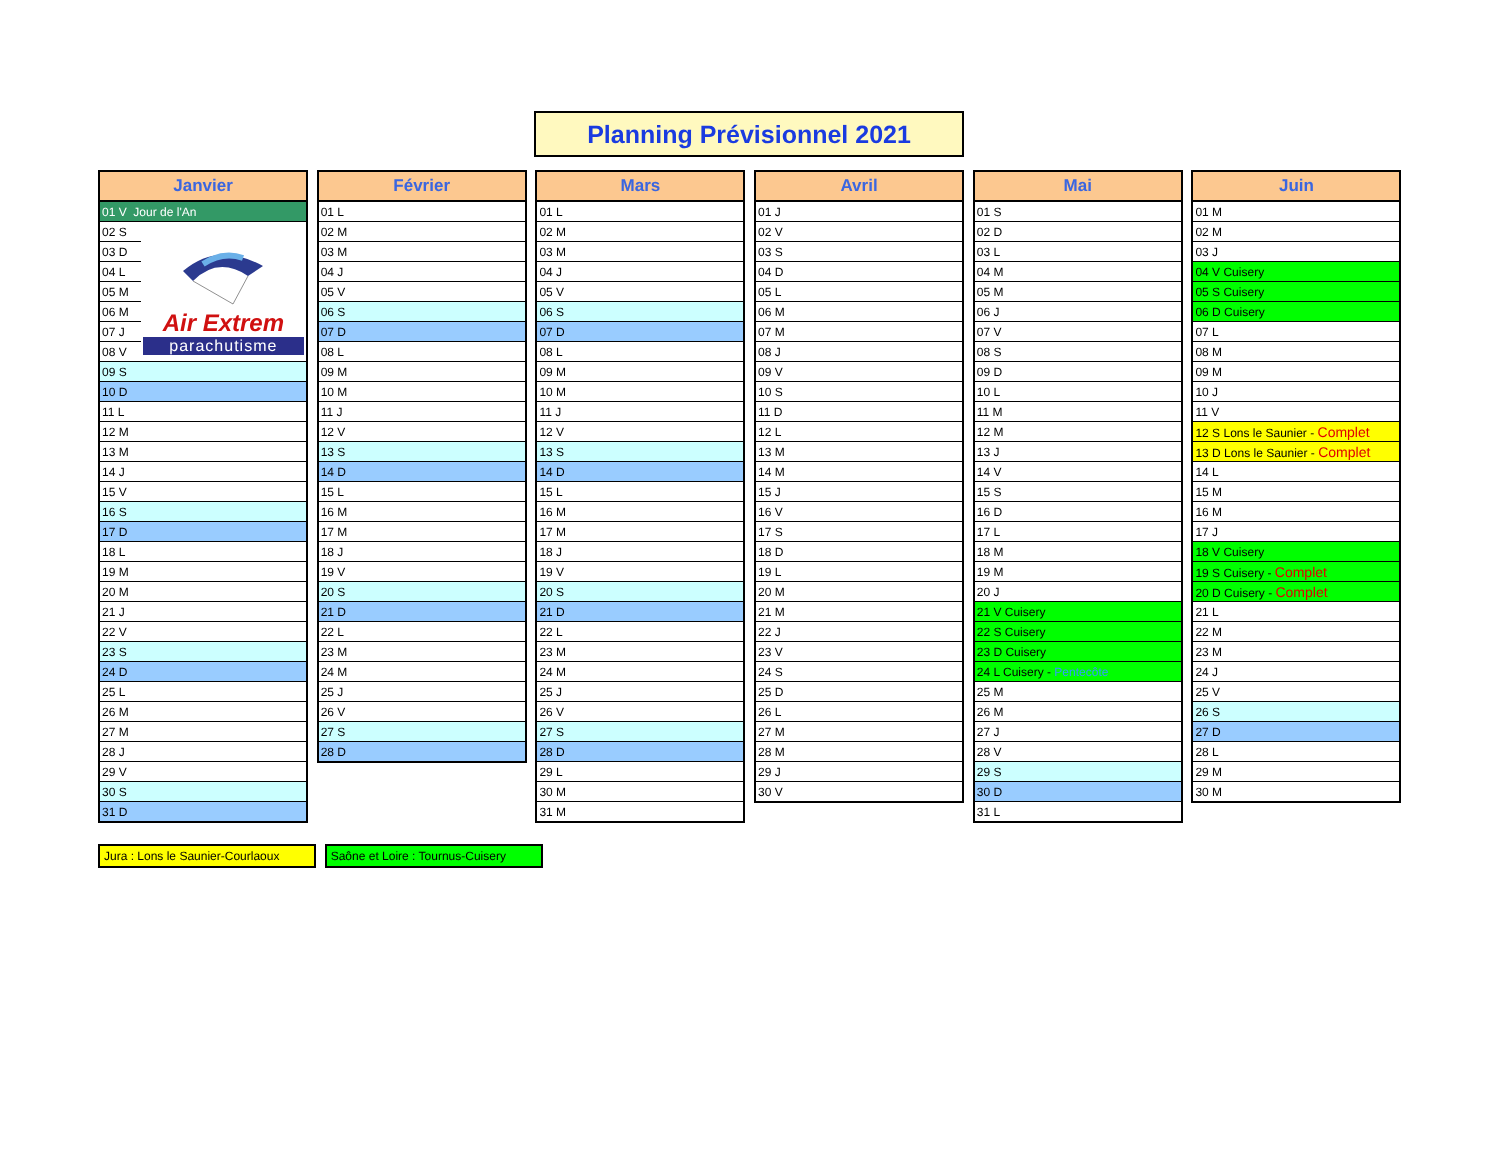Planning Prévisionnel 2021
| Janvier | |
| --- | --- |
| 01 V Jour de l'An | |
| 02 S | Air Extrem parachutisme |
| 03 D | |
| 04 L | |
| 05 M | |
| 06 M | |
| 07 J | |
| 08 V | |
| 09 S | |
| 10 D | |
| 11 L | |
| 12 M | |
| 13 M | |
| 14 J | |
| 15 V | |
| 16 S | |
| 17 D | |
| 18 L | |
| 19 M | |
| 20 M | |
| 21 J | |
| 22 V | |
| 23 S | |
| 24 D | |
| 25 L | |
| 26 M | |
| 27 M | |
| 28 J | |
| 29 V | |
| 30 S | |
| 31 D | |
| Février |
| --- |
| 01 L |
| 02 M |
| 03 M |
| 04 J |
| 05 V |
| 06 S |
| 07 D |
| 08 L |
| 09 M |
| 10 M |
| 11 J |
| 12 V |
| 13 S |
| 14 D |
| 15 L |
| 16 M |
| 17 M |
| 18 J |
| 19 V |
| 20 S |
| 21 D |
| 22 L |
| 23 M |
| 24 M |
| 25 J |
| 26 V |
| 27 S |
| 28 D |
| Mars |
| --- |
| 01 L |
| 02 M |
| 03 M |
| 04 J |
| 05 V |
| 06 S |
| 07 D |
| 08 L |
| 09 M |
| 10 M |
| 11 J |
| 12 V |
| 13 S |
| 14 D |
| 15 L |
| 16 M |
| 17 M |
| 18 J |
| 19 V |
| 20 S |
| 21 D |
| 22 L |
| 23 M |
| 24 M |
| 25 J |
| 26 V |
| 27 S |
| 28 D |
| 29 L |
| 30 M |
| 31 M |
| Avril |
| --- |
| 01 J |
| 02 V |
| 03 S |
| 04 D |
| 05 L |
| 06 M |
| 07 M |
| 08 J |
| 09 V |
| 10 S |
| 11 D |
| 12 L |
| 13 M |
| 14 M |
| 15 J |
| 16 V |
| 17 S |
| 18 D |
| 19 L |
| 20 M |
| 21 M |
| 22 J |
| 23 V |
| 24 S |
| 25 D |
| 26 L |
| 27 M |
| 28 M |
| 29 J |
| 30 V |
| Mai |
| --- |
| 01 S |
| 02 D |
| 03 L |
| 04 M |
| 05 M |
| 06 J |
| 07 V |
| 08 S |
| 09 D |
| 10 L |
| 11 M |
| 12 M |
| 13 J |
| 14 V |
| 15 S |
| 16 D |
| 17 L |
| 18 M |
| 19 M |
| 20 J |
| 21 V Cuisery |
| 22 S Cuisery |
| 23 D Cuisery |
| 24 L Cuisery - Pentecôte |
| 25 M |
| 26 M |
| 27 J |
| 28 V |
| 29 S |
| 30 D |
| 31 L |
| Juin |
| --- |
| 01 M |
| 02 M |
| 03 J |
| 04 V Cuisery |
| 05 S Cuisery |
| 06 D Cuisery |
| 07 L |
| 08 M |
| 09 M |
| 10 J |
| 11 V |
| 12 S Lons le Saunier - Complet |
| 13 D Lons le Saunier - Complet |
| 14 L |
| 15 M |
| 16 M |
| 17 J |
| 18 V Cuisery |
| 19 S Cuisery - Complet |
| 20 D Cuisery - Complet |
| 21 L |
| 22 M |
| 23 M |
| 24 J |
| 25 V |
| 26 S |
| 27 D |
| 28 L |
| 29 M |
| 30 M |
Jura : Lons le Saunier-Courlaoux
Saône et Loire : Tournus-Cuisery